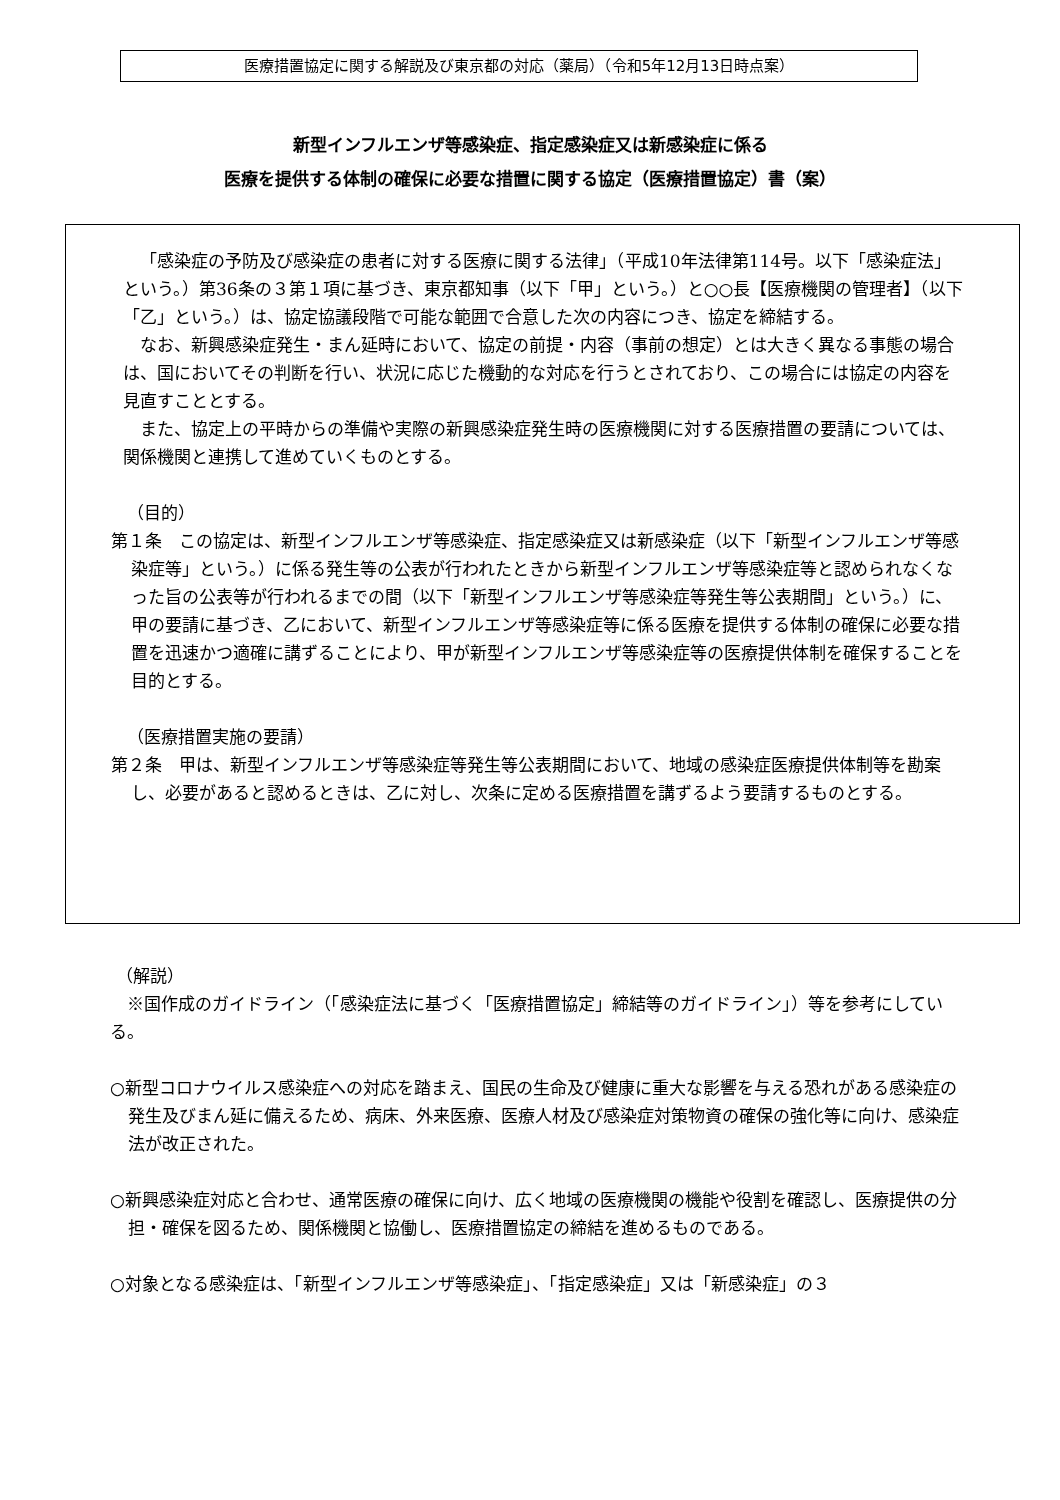医療措置協定に関する解説及び東京都の対応（薬局）（令和5年12月13日時点案）
新型インフルエンザ等感染症、指定感染症又は新感染症に係る
医療を提供する体制の確保に必要な措置に関する協定（医療措置協定）書（案）
「感染症の予防及び感染症の患者に対する医療に関する法律」（平成10年法律第114号。以下「感染症法」という。）第36条の３第１項に基づき、東京都知事（以下「甲」という。）と○○長【医療機関の管理者】（以下「乙」という。）は、協定協議段階で可能な範囲で合意した次の内容につき、協定を締結する。
なお、新興感染症発生・まん延時において、協定の前提・内容（事前の想定）とは大きく異なる事態の場合は、国においてその判断を行い、状況に応じた機動的な対応を行うとされており、この場合には協定の内容を見直すこととする。
また、協定上の平時からの準備や実際の新興感染症発生時の医療機関に対する医療措置の要請については、関係機関と連携して進めていくものとする。
（目的）
第１条　この協定は、新型インフルエンザ等感染症、指定感染症又は新感染症（以下「新型インフルエンザ等感染症等」という。）に係る発生等の公表が行われたときから新型インフルエンザ等感染症等と認められなくなった旨の公表等が行われるまでの間（以下「新型インフルエンザ等感染症等発生等公表期間」という。）に、甲の要請に基づき、乙において、新型インフルエンザ等感染症等に係る医療を提供する体制の確保に必要な措置を迅速かつ適確に講ずることにより、甲が新型インフルエンザ等感染症等の医療提供体制を確保することを目的とする。
（医療措置実施の要請）
第２条　甲は、新型インフルエンザ等感染症等発生等公表期間において、地域の感染症医療提供体制等を勘案し、必要があると認めるときは、乙に対し、次条に定める医療措置を講ずるよう要請するものとする。
（解説）
※国作成のガイドライン（「感染症法に基づく「医療措置協定」締結等のガイドライン」）等を参考にしている。
○新型コロナウイルス感染症への対応を踏まえ、国民の生命及び健康に重大な影響を与える恐れがある感染症の発生及びまん延に備えるため、病床、外来医療、医療人材及び感染症対策物資の確保の強化等に向け、感染症法が改正された。
○新興感染症対応と合わせ、通常医療の確保に向け、広く地域の医療機関の機能や役割を確認し、医療提供の分担・確保を図るため、関係機関と協働し、医療措置協定の締結を進めるものである。
○対象となる感染症は、「新型インフルエンザ等感染症」、「指定感染症」又は「新感染症」の３